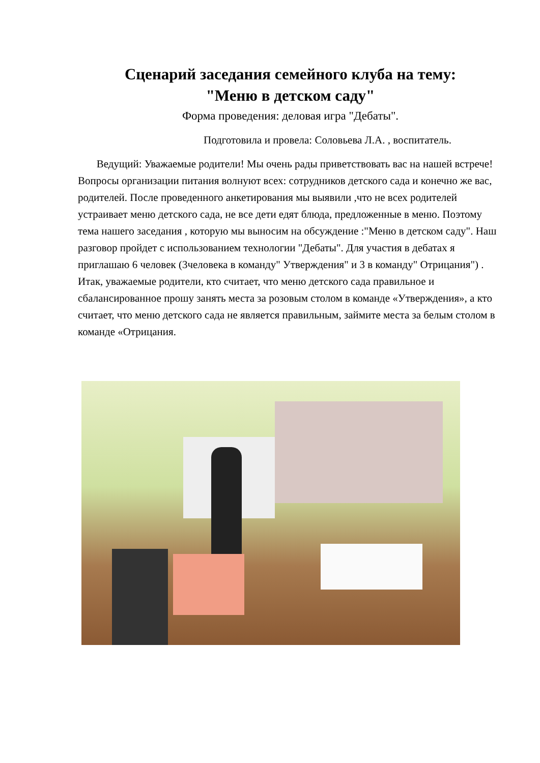Сценарий заседания семейного клуба на тему:
"Меню в детском саду"
Форма проведения: деловая игра "Дебаты".
Подготовила и провела: Соловьева Л.А. , воспитатель.
Ведущий: Уважаемые родители! Мы очень рады приветствовать вас на нашей встрече!
Вопросы организации питания волнуют всех: сотрудников детского сада и конечно же вас, родителей. После проведенного анкетирования мы выявили ,что не всех родителей устраивает меню детского сада, не все дети едят блюда, предложенные в меню. Поэтому тема нашего заседания , которую мы выносим на обсуждение :"Меню в детском саду". Наш разговор пройдет с использованием технологии "Дебаты". Для участия в дебатах я приглашаю 6 человек (3человека в команду" Утверждения" и 3 в команду" Отрицания") . Итак, уважаемые родители, кто считает, что меню детского сада правильное и сбалансированное прошу занять места за розовым столом в команде «Утверждения», а кто считает, что меню детского сада не является правильным, займите места за белым столом в команде «Отрицания.